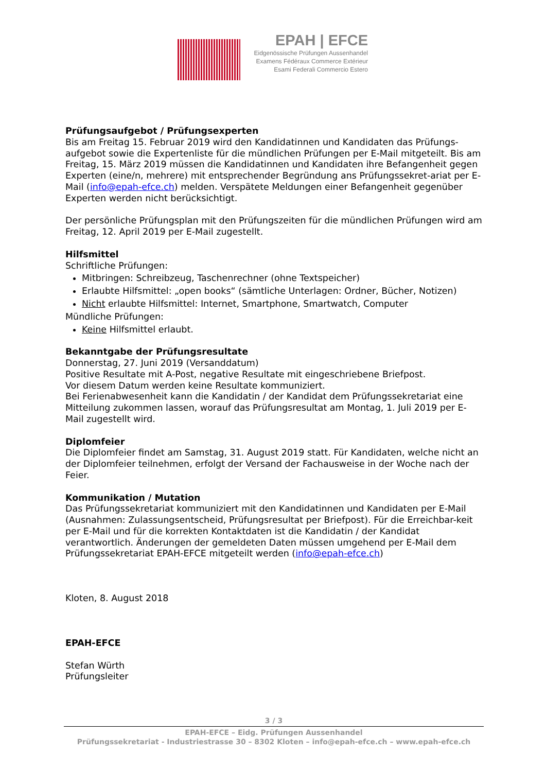EPAH | EFCE
Eidgenössische Prüfungen Aussenhandel
Examens Fédéraux Commerce Extérieur
Esami Federali Commercio Estero
Prüfungsaufgebot / Prüfungsexperten
Bis am Freitag 15. Februar 2019 wird den Kandidatinnen und Kandidaten das Prüfungs-aufgebot sowie die Expertenliste für die mündlichen Prüfungen per E-Mail mitgeteilt. Bis am Freitag, 15. März 2019 müssen die Kandidatinnen und Kandidaten ihre Befangenheit gegen Experten (eine/n, mehrere) mit entsprechender Begründung ans Prüfungssekret-ariat per E-Mail (info@epah-efce.ch) melden. Verspätete Meldungen einer Befangenheit gegenüber Experten werden nicht berücksichtigt.
Der persönliche Prüfungsplan mit den Prüfungszeiten für die mündlichen Prüfungen wird am Freitag, 12. April 2019 per E-Mail zugestellt.
Hilfsmittel
Schriftliche Prüfungen:
Mitbringen: Schreibzeug, Taschenrechner (ohne Textspeicher)
Erlaubte Hilfsmittel: „open books“ (sämtliche Unterlagen: Ordner, Bücher, Notizen)
Nicht erlaubte Hilfsmittel: Internet, Smartphone, Smartwatch, Computer
Mündliche Prüfungen:
Keine Hilfsmittel erlaubt.
Bekanntgabe der Prüfungsresultate
Donnerstag, 27. Juni 2019 (Versanddatum)
Positive Resultate mit A-Post, negative Resultate mit eingeschriebene Briefpost.
Vor diesem Datum werden keine Resultate kommuniziert.
Bei Ferienabwesenheit kann die Kandidatin / der Kandidat dem Prüfungssekretariat eine Mitteilung zukommen lassen, worauf das Prüfungsresultat am Montag, 1. Juli 2019 per E-Mail zugestellt wird.
Diplomfeier
Die Diplomfeier findet am Samstag, 31. August 2019 statt. Für Kandidaten, welche nicht an der Diplomfeier teilnehmen, erfolgt der Versand der Fachausweise in der Woche nach der Feier.
Kommunikation / Mutation
Das Prüfungssekretariat kommuniziert mit den Kandidatinnen und Kandidaten per E-Mail (Ausnahmen: Zulassungsentscheid, Prüfungsresultat per Briefpost). Für die Erreichbar-keit per E-Mail und für die korrekten Kontaktdaten ist die Kandidatin / der Kandidat verantwortlich. Änderungen der gemeldeten Daten müssen umgehend per E-Mail dem Prüfungssekretariat EPAH-EFCE mitgeteilt werden (info@epah-efce.ch)
Kloten, 8. August 2018
EPAH-EFCE
Stefan Würth
Prüfungsleiter
3 / 3
EPAH-EFCE – Eidg. Prüfungen Aussenhandel
Prüfungssekretariat - Industriestrasse 30 – 8302 Kloten – info@epah-efce.ch – www.epah-efce.ch